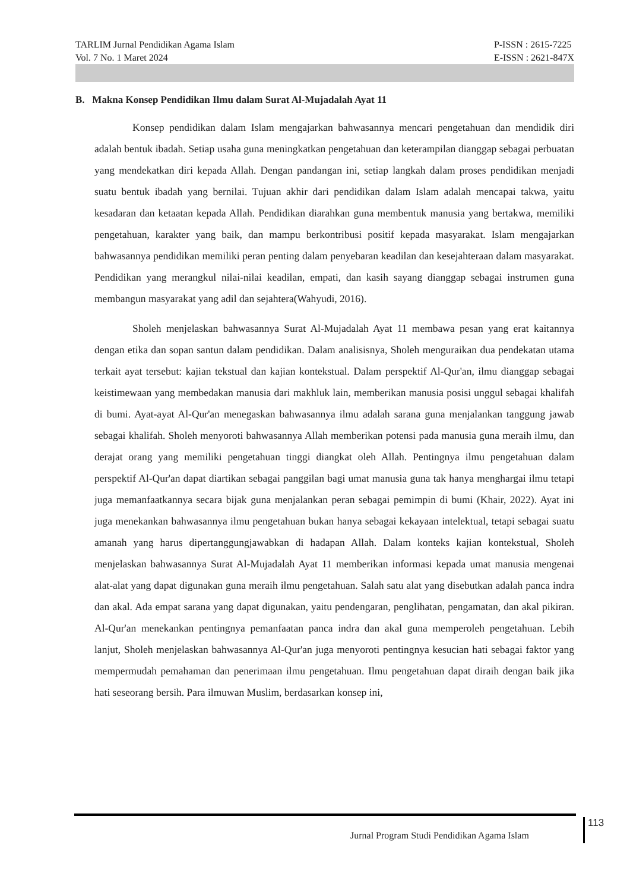TARLIM Jurnal Pendidikan Agama Islam
Vol. 7 No. 1 Maret 2024
P-ISSN : 2615-7225
E-ISSN : 2621-847X
B. Makna Konsep Pendidikan Ilmu dalam Surat Al-Mujadalah Ayat 11
Konsep pendidikan dalam Islam mengajarkan bahwasannya mencari pengetahuan dan mendidik diri adalah bentuk ibadah. Setiap usaha guna meningkatkan pengetahuan dan keterampilan dianggap sebagai perbuatan yang mendekatkan diri kepada Allah. Dengan pandangan ini, setiap langkah dalam proses pendidikan menjadi suatu bentuk ibadah yang bernilai. Tujuan akhir dari pendidikan dalam Islam adalah mencapai takwa, yaitu kesadaran dan ketaatan kepada Allah. Pendidikan diarahkan guna membentuk manusia yang bertakwa, memiliki pengetahuan, karakter yang baik, dan mampu berkontribusi positif kepada masyarakat. Islam mengajarkan bahwasannya pendidikan memiliki peran penting dalam penyebaran keadilan dan kesejahteraan dalam masyarakat. Pendidikan yang merangkul nilai-nilai keadilan, empati, dan kasih sayang dianggap sebagai instrumen guna membangun masyarakat yang adil dan sejahtera(Wahyudi, 2016).
Sholeh menjelaskan bahwasannya Surat Al-Mujadalah Ayat 11 membawa pesan yang erat kaitannya dengan etika dan sopan santun dalam pendidikan. Dalam analisisnya, Sholeh menguraikan dua pendekatan utama terkait ayat tersebut: kajian tekstual dan kajian kontekstual. Dalam perspektif Al-Qur'an, ilmu dianggap sebagai keistimewaan yang membedakan manusia dari makhluk lain, memberikan manusia posisi unggul sebagai khalifah di bumi. Ayat-ayat Al-Qur'an menegaskan bahwasannya ilmu adalah sarana guna menjalankan tanggung jawab sebagai khalifah. Sholeh menyoroti bahwasannya Allah memberikan potensi pada manusia guna meraih ilmu, dan derajat orang yang memiliki pengetahuan tinggi diangkat oleh Allah. Pentingnya ilmu pengetahuan dalam perspektif Al-Qur'an dapat diartikan sebagai panggilan bagi umat manusia guna tak hanya menghargai ilmu tetapi juga memanfaatkannya secara bijak guna menjalankan peran sebagai pemimpin di bumi (Khair, 2022). Ayat ini juga menekankan bahwasannya ilmu pengetahuan bukan hanya sebagai kekayaan intelektual, tetapi sebagai suatu amanah yang harus dipertanggungjawabkan di hadapan Allah. Dalam konteks kajian kontekstual, Sholeh menjelaskan bahwasannya Surat Al-Mujadalah Ayat 11 memberikan informasi kepada umat manusia mengenai alat-alat yang dapat digunakan guna meraih ilmu pengetahuan. Salah satu alat yang disebutkan adalah panca indra dan akal. Ada empat sarana yang dapat digunakan, yaitu pendengaran, penglihatan, pengamatan, dan akal pikiran. Al-Qur'an menekankan pentingnya pemanfaatan panca indra dan akal guna memperoleh pengetahuan. Lebih lanjut, Sholeh menjelaskan bahwasannya Al-Qur'an juga menyoroti pentingnya kesucian hati sebagai faktor yang mempermudah pemahaman dan penerimaan ilmu pengetahuan. Ilmu pengetahuan dapat diraih dengan baik jika hati seseorang bersih. Para ilmuwan Muslim, berdasarkan konsep ini,
Jurnal Program Studi Pendidikan Agama Islam
113